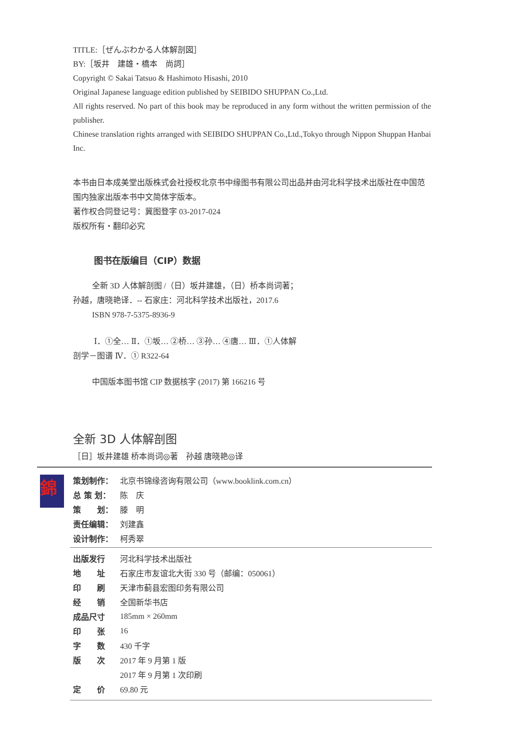TITLE:［ぜんぶわかる人体解剖図］
BY:［坂井　建雄・橋本　尚詞］
Copyright © Sakai Tatsuo & Hashimoto Hisashi, 2010
Original Japanese language edition published by SEIBIDO SHUPPAN Co.,Ltd.
All rights reserved. No part of this book may be reproduced in any form without the written permission of the publisher.
Chinese translation rights arranged with SEIBIDO SHUPPAN Co.,Ltd.,Tokyo through Nippon Shuppan Hanbai Inc.
本书由日本成美堂出版株式会社授权北京书中缘图书有限公司出品并由河北科学技术出版社在中国范围内独家出版本书中文简体字版本。
著作权合同登记号：冀图登字 03-2017-024
版权所有・翻印必究
图书在版编目（CIP）数据
全新 3D 人体解剖图 /（日）坂井建雄，（日）桥本尚词著；孙越，唐晓艳译．-- 石家庄：河北科学技术出版社，2017.6
ISBN 978-7-5375-8936-9
Ⅰ．①全… Ⅱ．①坂… ②桥… ③孙… ④唐… Ⅲ．①人体解剖学－图谱 Ⅳ．① R322-64
中国版本图书馆 CIP 数据核字 (2017) 第 166216 号
全新 3D 人体解剖图
［日］坂井建雄 桥本尚词◎著　孙越 唐晓艳◎译
錦
| 策划制作： | 北京书锦缘咨询有限公司（www.booklink.com.cn） |
| 总 策 划： | 陈 庆 |
| 策 划： | 滕 明 |
| 责任编辑： | 刘建鑫 |
| 设计制作： | 柯秀翠 |
| 出版发行 | 河北科学技术出版社 |
| 地 址 | 石家庄市友谊北大街 330 号（邮编：050061） |
| 印 刷 | 天津市蓟县宏图印务有限公司 |
| 经 销 | 全国新华书店 |
| 成品尺寸 | 185mm × 260mm |
| 印 张 | 16 |
| 字 数 | 430 千字 |
| 版 次 | 2017 年 9 月第 1 版 |
| | 2017 年 9 月第 1 次印刷 |
| 定 价 | 69.80 元 |